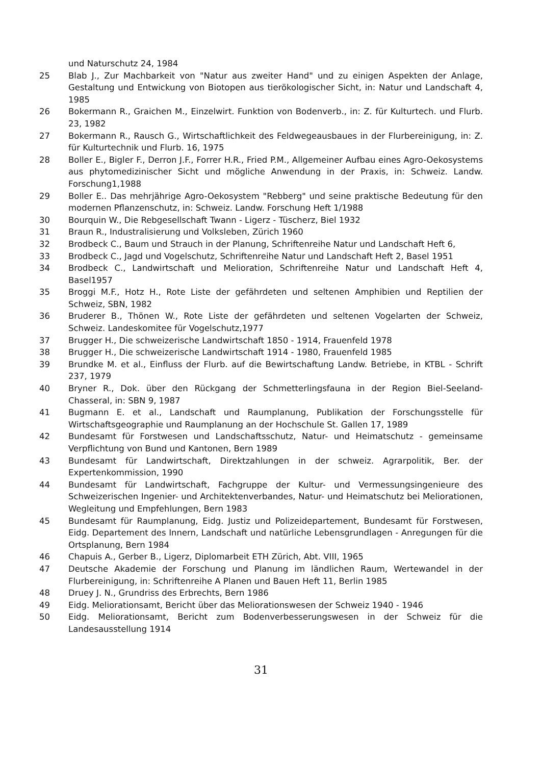und Naturschutz 24, 1984
25 Blab J., Zur Machbarkeit von "Natur aus zweiter Hand" und zu einigen Aspekten der Anlage, Gestaltung und Entwickung von Biotopen aus tierökologischer Sicht, in: Natur und Landschaft 4, 1985
26 Bokermann R., Graichen M., Einzelwirt. Funktion von Bodenverb., in: Z. für Kulturtech. und Flurb. 23, 1982
27 Bokermann R., Rausch G., Wirtschaftlichkeit des Feldwegeausbaues in der Flurbereinigung, in: Z. für Kulturtechnik und Flurb. 16, 1975
28 Boller E., Bigler F., Derron J.F., Forrer H.R., Fried P.M., Allgemeiner Aufbau eines Agro-Oekosystems aus phytomedizinischer Sicht und mögliche Anwendung in der Praxis, in: Schweiz. Landw. Forschung1,1988
29 Boller E.. Das mehrjährige Agro-Oekosystem "Rebberg" und seine praktische Bedeutung für den modernen Pflanzenschutz, in: Schweiz. Landw. Forschung Heft 1/1988
30 Bourquin W., Die Rebgesellschaft Twann - Ligerz - Tüscherz, Biel 1932
31 Braun R., Industralisierung und Volksleben, Zürich 1960
32 Brodbeck C., Baum und Strauch in der Planung, Schriftenreihe Natur und Landschaft Heft 6,
33 Brodbeck C., Jagd und Vogelschutz, Schriftenreihe Natur und Landschaft Heft 2, Basel 1951
34 Brodbeck C., Landwirtschaft und Melioration, Schriftenreihe Natur und Landschaft Heft 4, Basel1957
35 Broggi M.F., Hotz H., Rote Liste der gefährdeten und seltenen Amphibien und Reptilien der Schweiz, SBN, 1982
36 Bruderer B., Thönen W., Rote Liste der gefährdeten und seltenen Vogelarten der Schweiz, Schweiz. Landeskomitee für Vogelschutz,1977
37 Brugger H., Die schweizerische Landwirtschaft 1850 - 1914, Frauenfeld 1978
38 Brugger H., Die schweizerische Landwirtschaft 1914 - 1980, Frauenfeld 1985
39 Brundke M. et al., Einfluss der Flurb. auf die Bewirtschaftung Landw. Betriebe, in KTBL - Schrift 237, 1979
40 Bryner R., Dok. über den Rückgang der Schmetterlingsfauna in der Region Biel-Seeland-Chasseral, in: SBN 9, 1987
41 Bugmann E. et al., Landschaft und Raumplanung, Publikation der Forschungsstelle für Wirtschaftsgeographie und Raumplanung an der Hochschule St. Gallen 17, 1989
42 Bundesamt für Forstwesen und Landschaftsschutz, Natur- und Heimatschutz - gemeinsame Verpflichtung von Bund und Kantonen, Bern 1989
43 Bundesamt für Landwirtschaft, Direktzahlungen in der schweiz. Agrarpolitik, Ber. der Expertenkommission, 1990
44 Bundesamt für Landwirtschaft, Fachgruppe der Kultur- und Vermessungsingenieure des Schweizerischen Ingenier- und Architektenverbandes, Natur- und Heimatschutz bei Meliorationen, Wegleitung und Empfehlungen, Bern 1983
45 Bundesamt für Raumplanung, Eidg. Justiz und Polizeidepartement, Bundesamt für Forstwesen, Eidg. Departement des Innern, Landschaft und natürliche Lebensgrundlagen - Anregungen für die Ortsplanung, Bern 1984
46 Chapuis A., Gerber B., Ligerz, Diplomarbeit ETH Zürich, Abt. VIII, 1965
47 Deutsche Akademie der Forschung und Planung im ländlichen Raum, Wertewandel in der Flurbereinigung, in: Schriftenreihe A Planen und Bauen Heft 11, Berlin 1985
48 Druey J. N., Grundriss des Erbrechts, Bern 1986
49 Eidg. Meliorationsamt, Bericht über das Meliorationswesen der Schweiz 1940 - 1946
50 Eidg. Meliorationsamt, Bericht zum Bodenverbesserungswesen in der Schweiz für die Landesausstellung 1914
31